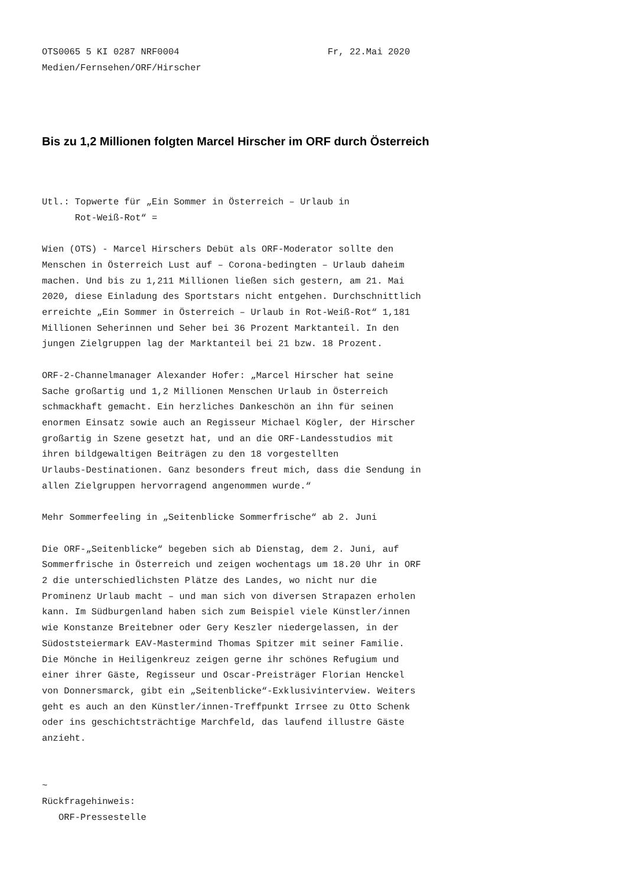OTS0065 5 KI 0287 NRF0004                           Fr, 22.Mai 2020
Medien/Fernsehen/ORF/Hirscher
Bis zu 1,2 Millionen folgten Marcel Hirscher im ORF durch Österreich
Utl.: Topwerte für „Ein Sommer in Österreich – Urlaub in
      Rot-Weiß-Rot“ =

Wien (OTS) - Marcel Hirschers Debüt als ORF-Moderator sollte den
Menschen in Österreich Lust auf – Corona-bedingten – Urlaub daheim
machen. Und bis zu 1,211 Millionen ließen sich gestern, am 21. Mai
2020, diese Einladung des Sportstars nicht entgehen. Durchschnittlich
erreichte „Ein Sommer in Österreich – Urlaub in Rot-Weiß-Rot“ 1,181
Millionen Seherinnen und Seher bei 36 Prozent Marktanteil. In den
jungen Zielgruppen lag der Marktanteil bei 21 bzw. 18 Prozent.

ORF-2-Channelmanager Alexander Hofer: „Marcel Hirscher hat seine
Sache großartig und 1,2 Millionen Menschen Urlaub in Österreich
schmackhaft gemacht. Ein herzliches Dankeschön an ihn für seinen
enormen Einsatz sowie auch an Regisseur Michael Kögler, der Hirscher
großartig in Szene gesetzt hat, und an die ORF-Landesstudios mit
ihren bildgewaltigen Beiträgen zu den 18 vorgestellten
Urlaubs-Destinationen. Ganz besonders freut mich, dass die Sendung in
allen Zielgruppen hervorragend angenommen wurde.“

Mehr Sommerfeeling in „Seitenblicke Sommerfrische“ ab 2. Juni

Die ORF-„Seitenblicke“ begeben sich ab Dienstag, dem 2. Juni, auf
Sommerfrische in Österreich und zeigen wochentags um 18.20 Uhr in ORF
2 die unterschiedlichsten Plätze des Landes, wo nicht nur die
Prominenz Urlaub macht – und man sich von diversen Strapazen erholen
kann. Im Südburgenland haben sich zum Beispiel viele Künstler/innen
wie Konstanze Breitebner oder Gery Keszler niedergelassen, in der
Südoststeiermark EAV-Mastermind Thomas Spitzer mit seiner Familie.
Die Mönche in Heiligenkreuz zeigen gerne ihr schönes Refugium und
einer ihrer Gäste, Regisseur und Oscar-Preisträger Florian Henckel
von Donnersmarck, gibt ein „Seitenblicke“-Exklusivinterview. Weiters
geht es auch an den Künstler/innen-Treffpunkt Irrsee zu Otto Schenk
oder ins geschichtsträchtige Marchfeld, das laufend illustre Gäste
anzieht.


~
Rückfragehinweis:
   ORF-Pressestelle